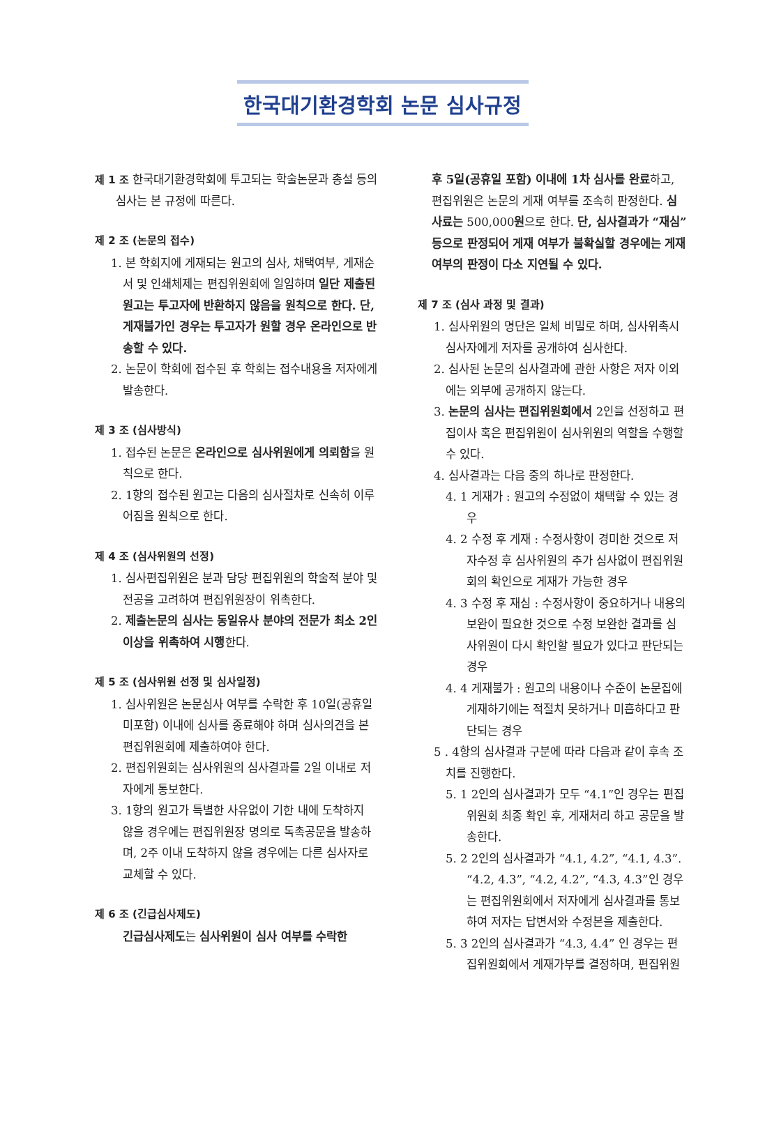한국대기환경학회 논문 심사규정
제 1 조 한국대기환경학회에 투고되는 학술논문과 총설 등의 심사는 본 규정에 따른다.
제 2 조 (논문의 접수)
1. 본 학회지에 게재되는 원고의 심사, 채택여부, 게재순서 및 인쇄체제는 편집위원회에 일임하며 일단 제출된 원고는 투고자에 반환하지 않음을 원칙으로 한다. 단, 게재불가인 경우는 투고자가 원할 경우 온라인으로 반송할 수 있다.
2. 논문이 학회에 접수된 후 학회는 접수내용을 저자에게 발송한다.
제 3 조 (심사방식)
1. 접수된 논문은 온라인으로 심사위원에게 의뢰함을 원칙으로 한다.
2. 1항의 접수된 원고는 다음의 심사절차로 신속히 이루어짐을 원칙으로 한다.
제 4 조 (심사위원의 선정)
1. 심사편집위원은 분과 담당 편집위원의 학술적 분야 및 전공을 고려하여 편집위원장이 위촉한다.
2. 제출논문의 심사는 동일유사 분야의 전문가 최소 2인 이상을 위촉하여 시행한다.
제 5 조 (심사위원 선정 및 심사일정)
1. 심사위원은 논문심사 여부를 수락한 후 10일(공휴일 미포함) 이내에 심사를 종료해야 하며 심사의견을 본 편집위원회에 제출하여야 한다.
2. 편집위원회는 심사위원의 심사결과를 2일 이내로 저자에게 통보한다.
3. 1항의 원고가 특별한 사유없이 기한 내에 도착하지 않을 경우에는 편집위원장 명의로 독촉공문을 발송하며, 2주 이내 도착하지 않을 경우에는 다른 심사자로 교체할 수 있다.
제 6 조 (긴급심사제도)
긴급심사제도는 심사위원이 심사 여부를 수락한
후 5일(공휴일 포함) 이내에 1차 심사를 완료하고, 편집위원은 논문의 게재 여부를 조속히 판정한다. 심사료는 500,000원으로 한다. 단, 심사결과가 “재심” 등으로 판정되어 게재 여부가 불확실할 경우에는 게재 여부의 판정이 다소 지연될 수 있다.
제 7 조 (심사 과정 및 결과)
1. 심사위원의 명단은 일체 비밀로 하며, 심사위촉시 심사자에게 저자를 공개하여 심사한다.
2. 심사된 논문의 심사결과에 관한 사항은 저자 이외에는 외부에 공개하지 않는다.
3. 논문의 심사는 편집위원회에서 2인을 선정하고 편집이사 혹은 편집위원이 심사위원의 역할을 수행할 수 있다.
4. 심사결과는 다음 중의 하나로 판정한다.
4. 1 게재가 : 원고의 수정없이 채택할 수 있는 경우
4. 2 수정 후 게재 : 수정사항이 경미한 것으로 저자수정 후 심사위원의 추가 심사없이 편집위원회의 확인으로 게재가 가능한 경우
4. 3 수정 후 재심 : 수정사항이 중요하거나 내용의 보완이 필요한 것으로 수정 보완한 결과를 심사위원이 다시 확인할 필요가 있다고 판단되는 경우
4. 4 게재불가 : 원고의 내용이나 수준이 논문집에 게재하기에는 적절치 못하거나 미흡하다고 판단되는 경우
5 . 4항의 심사결과 구분에 따라 다음과 같이 후속 조치를 진행한다.
5. 1 2인의 심사결과가 모두 “4.1”인 경우는 편집위원회 최종 확인 후, 게재처리 하고 공문을 발송한다.
5. 2 2인의 심사결과가 “4.1, 4.2”, “4.1, 4.3”. “4.2, 4.3”, “4.2, 4.2”, “4.3, 4.3”인 경우는 편집위원회에서 저자에게 심사결과를 통보하여 저자는 답변서와 수정본을 제출한다.
5. 3 2인의 심사결과가 “4.3, 4.4” 인 경우는 편집위원회에서 게재가부를 결정하며, 편집위원